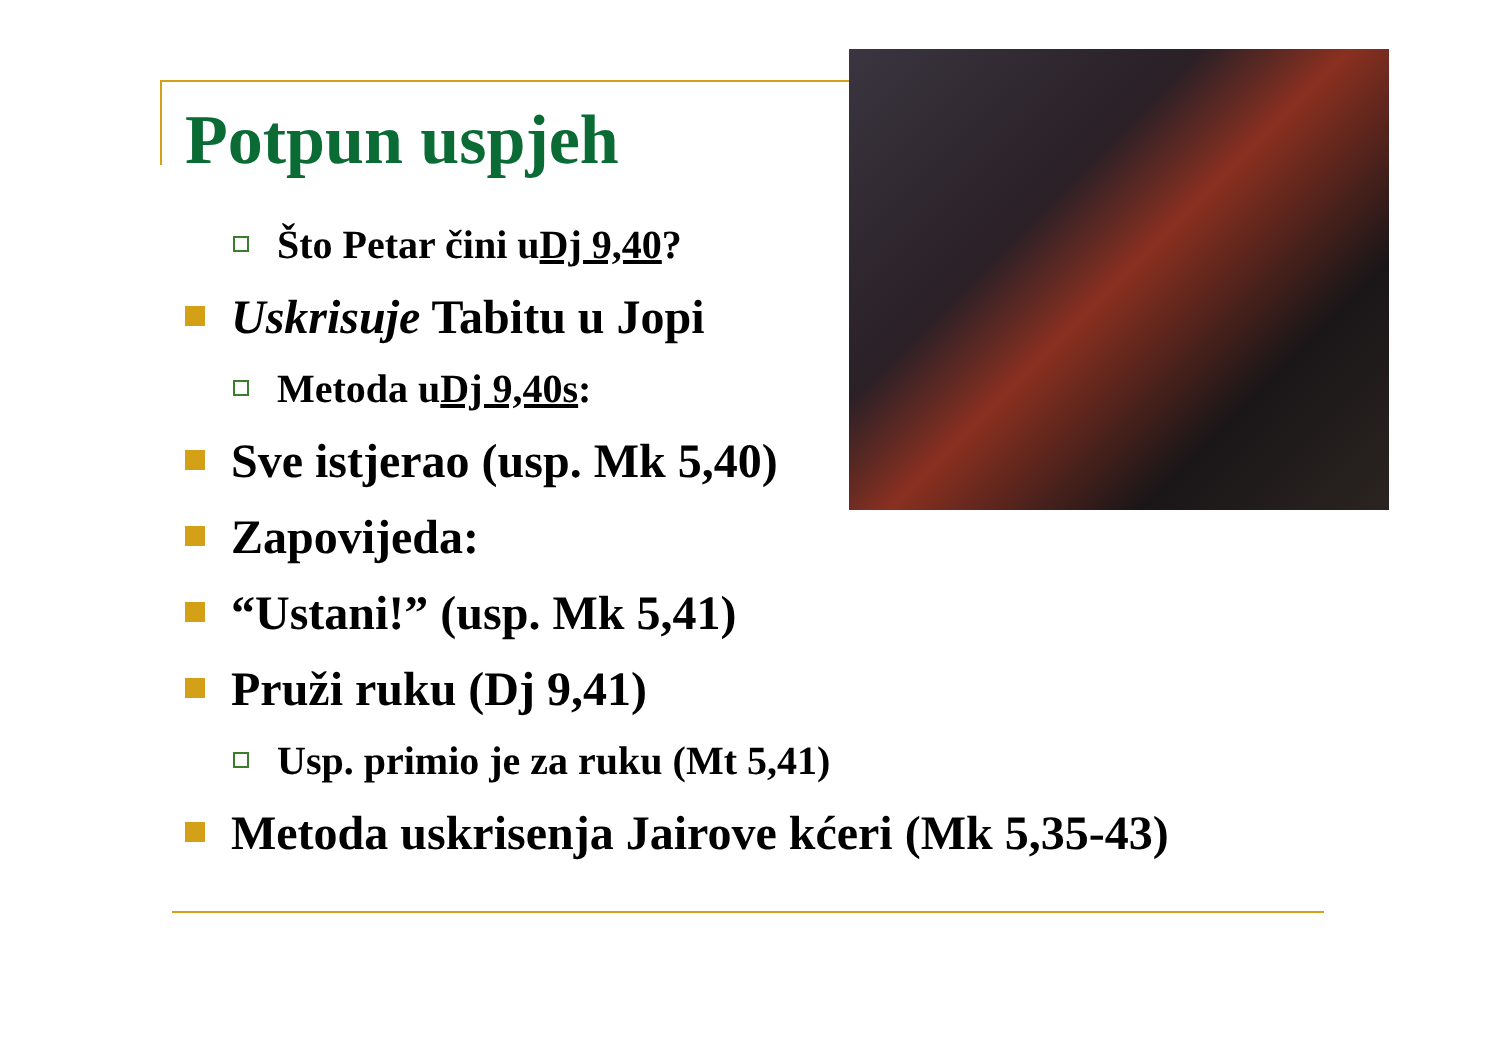Potpun uspjeh
Što Petar čini u Dj 9,40?
Uskrisuje Tabitu u Jopi
Metoda u Dj 9,40s:
Sve istjerao (usp. Mk 5,40)
Zapovijeda:
“Ustani!” (usp. Mk 5,41)
Pruži ruku (Dj 9,41)
Usp. primio je za ruku (Mt 5,41)
Metoda uskrisenja Jairove kćeri (Mk 5,35-43)